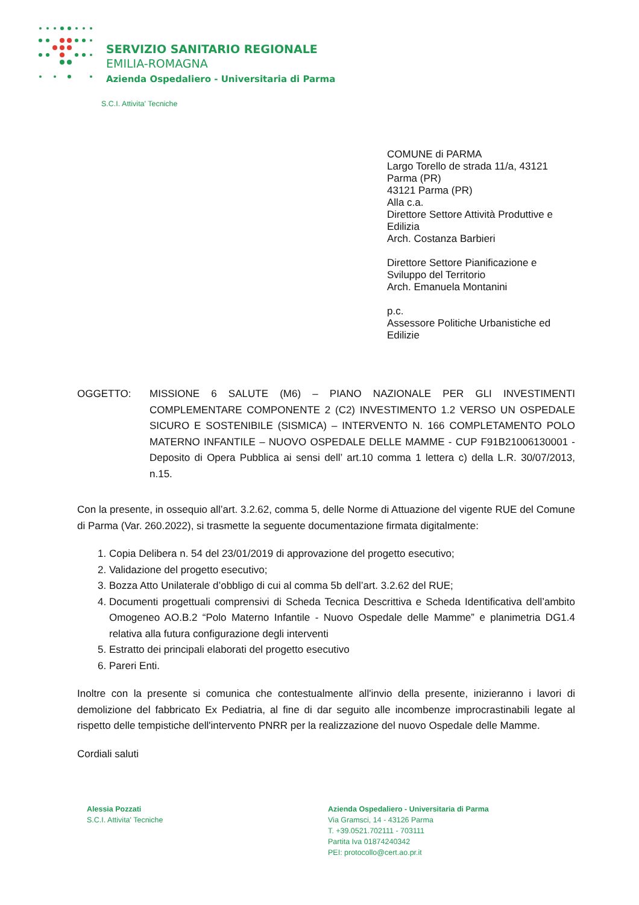SERVIZIO SANITARIO REGIONALE
EMILIA-ROMAGNA
Azienda Ospedaliero - Universitaria di Parma
S.C.I. Attivita' Tecniche
COMUNE di PARMA
Largo Torello de strada 11/a, 43121
Parma (PR)
43121 Parma (PR)
Alla c.a.
Direttore Settore Attività Produttive e
Edilizia
Arch. Costanza Barbieri
Direttore Settore Pianificazione e
Sviluppo del Territorio
Arch. Emanuela Montanini
p.c.
Assessore Politiche Urbanistiche ed
Edilizie
OGGETTO: MISSIONE 6 SALUTE (M6) – PIANO NAZIONALE PER GLI INVESTIMENTI COMPLEMENTARE COMPONENTE 2 (C2) INVESTIMENTO 1.2 VERSO UN OSPEDALE SICURO E SOSTENIBILE (SISMICA) – INTERVENTO N. 166 COMPLETAMENTO POLO MATERNO INFANTILE – NUOVO OSPEDALE DELLE MAMME - CUP F91B21006130001 - Deposito di Opera Pubblica ai sensi dell’ art.10 comma 1 lettera c) della L.R. 30/07/2013, n.15.
Con la presente, in ossequio all’art. 3.2.62, comma 5, delle Norme di Attuazione del vigente RUE del Comune di Parma (Var. 260.2022), si trasmette la seguente documentazione firmata digitalmente:
1. Copia Delibera n. 54 del 23/01/2019 di approvazione del progetto esecutivo;
2. Validazione del progetto esecutivo;
3. Bozza Atto Unilaterale d’obbligo di cui al comma 5b dell’art. 3.2.62 del RUE;
4. Documenti progettuali comprensivi di Scheda Tecnica Descrittiva e Scheda Identificativa dell’ambito Omogeneo AO.B.2 “Polo Materno Infantile - Nuovo Ospedale delle Mamme” e planimetria DG1.4 relativa alla futura configurazione degli interventi
5. Estratto dei principali elaborati del progetto esecutivo
6. Pareri Enti.
Inoltre con la presente si comunica che contestualmente all'invio della presente, inizieranno i lavori di demolizione del fabbricato Ex Pediatria, al fine di dar seguito alle incombenze improcrastinabili legate al rispetto delle tempistiche dell'intervento PNRR per la realizzazione del nuovo Ospedale delle Mamme.
Cordiali saluti
Alessia Pozzati
S.C.I. Attivita' Tecniche
Azienda Ospedaliero - Universitaria di Parma
Via Gramsci, 14 - 43126 Parma
T. +39.0521.702111 - 703111
Partita Iva 01874240342
PEI: protocollo@cert.ao.pr.it